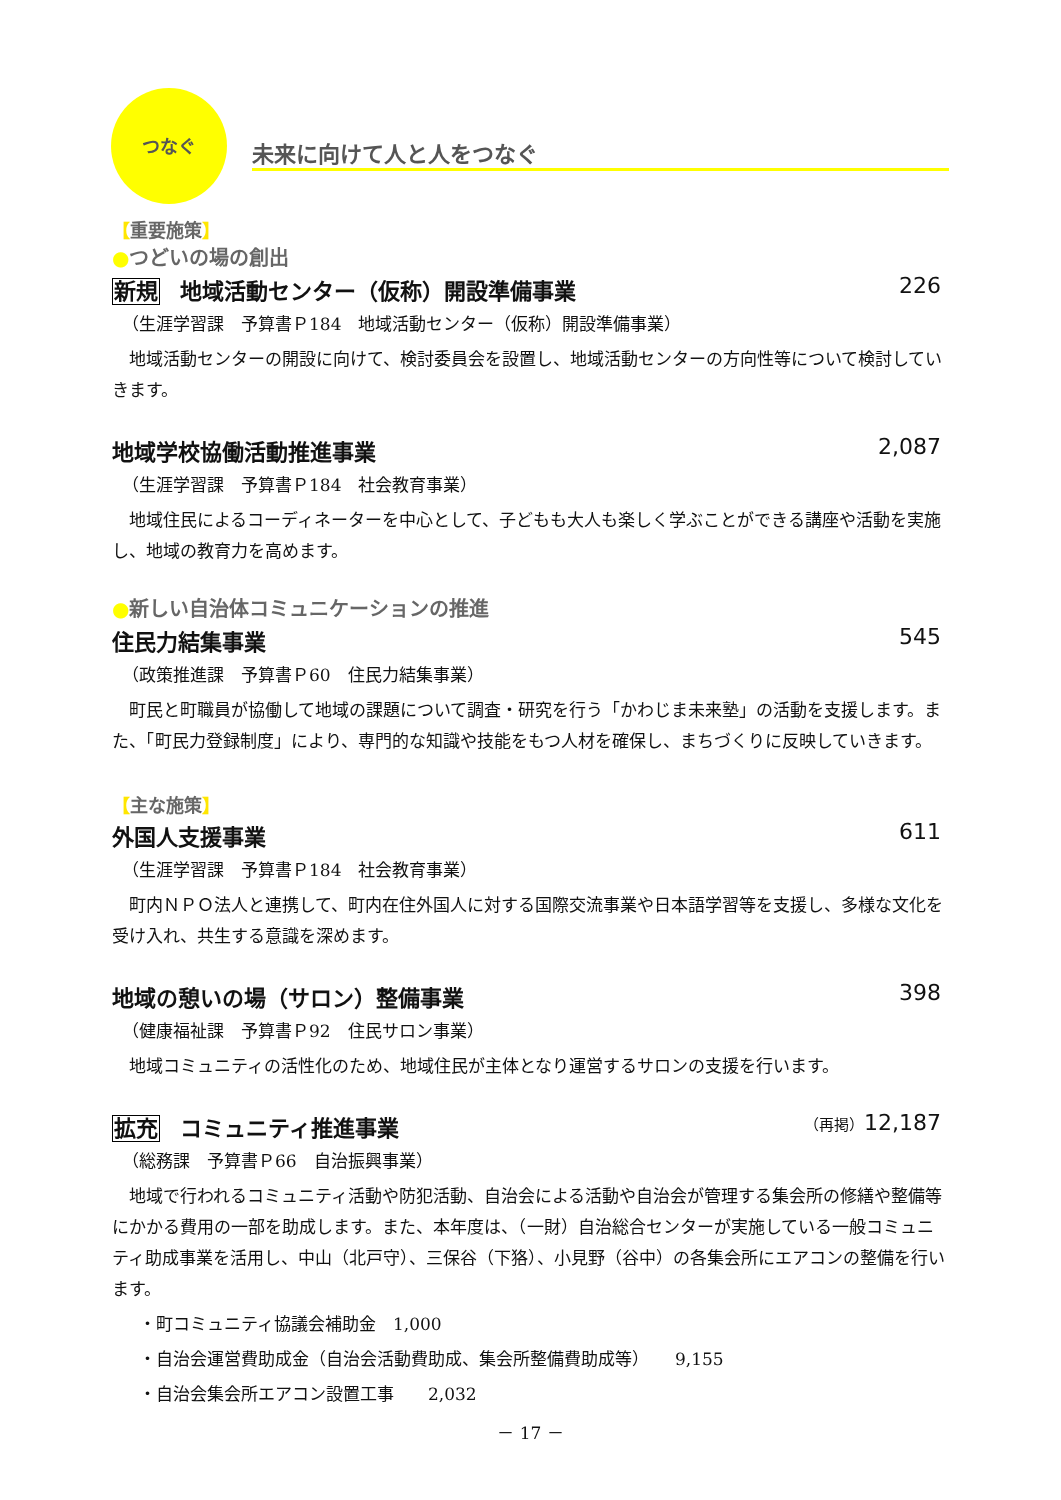つなぐ 未来に向けて人と人をつなぐ
【重要施策】
●つどいの場の創出
新規 地域活動センター（仮称）開設準備事業 226
（生涯学習課　予算書Ｐ184　地域活動センター（仮称）開設準備事業）
　地域活動センターの開設に向けて、検討委員会を設置し、地域活動センターの方向性等について検討していきます。
地域学校協働活動推進事業 2,087
（生涯学習課　予算書Ｐ184　社会教育事業）
　地域住民によるコーディネーターを中心として、子どもも大人も楽しく学ぶことができる講座や活動を実施し、地域の教育力を高めます。
●新しい自治体コミュニケーションの推進
住民力結集事業 545
（政策推進課　予算書Ｐ60　住民力結集事業）
　町民と町職員が協働して地域の課題について調査・研究を行う「かわじま未来塾」の活動を支援します。また、「町民力登録制度」により、専門的な知識や技能をもつ人材を確保し、まちづくりに反映していきます。
【主な施策】
外国人支援事業 611
（生涯学習課　予算書Ｐ184　社会教育事業）
　町内ＮＰＯ法人と連携して、町内在住外国人に対する国際交流事業や日本語学習等を支援し、多様な文化を受け入れ、共生する意識を深めます。
地域の憩いの場（サロン）整備事業 398
（健康福祉課　予算書Ｐ92　住民サロン事業）
　地域コミュニティの活性化のため、地域住民が主体となり運営するサロンの支援を行います。
拡充 コミュニティ推進事業 （再掲）12,187
（総務課　予算書Ｐ66　自治振興事業）
　地域で行われるコミュニティ活動や防犯活動、自治会による活動や自治会が管理する集会所の修繕や整備等にかかる費用の一部を助成します。また、本年度は、（一財）自治総合センターが実施している一般コミュニティ助成事業を活用し、中山（北戸守）、三保谷（下狢）、小見野（谷中）の各集会所にエアコンの整備を行います。
　・町コミュニティ協議会補助金　1,000
　・自治会運営費助成金（自治会活動費助成、集会所整備費助成等）　　9,155
　・自治会集会所エアコン設置工事　　2,032
－ 17 －